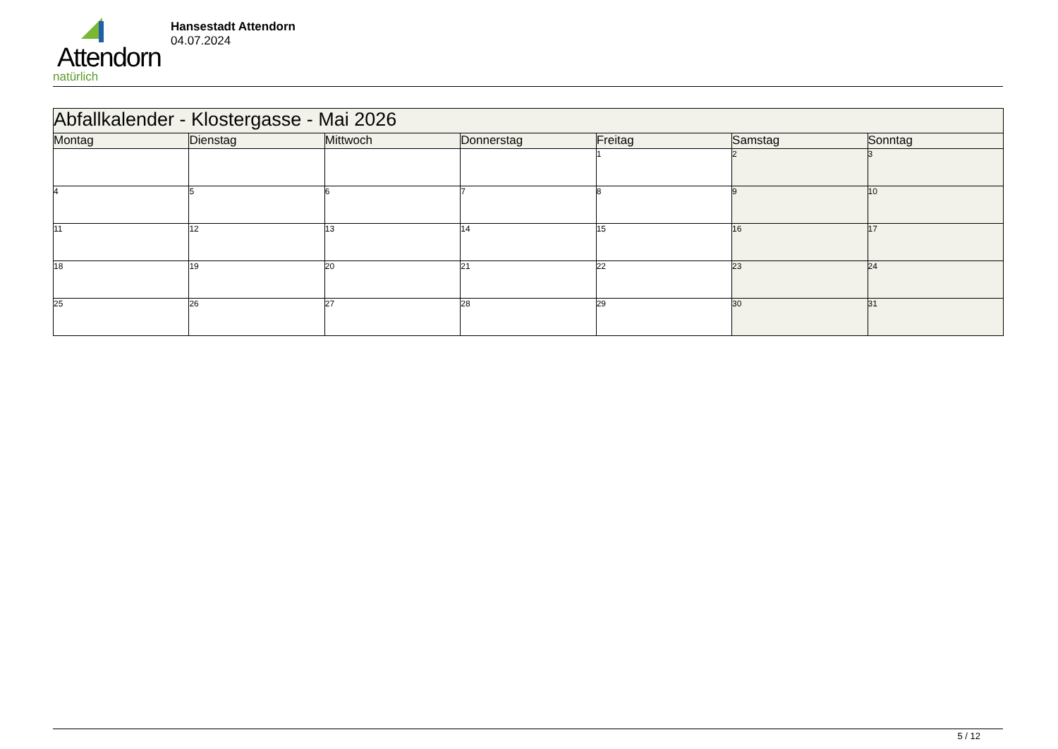Attendorn
natürlich
Hansestadt Attendorn
04.07.2024
| Abfallkalender - Klostergasse - Mai 2026 | | | | | | |
| Montag | Dienstag | Mittwoch | Donnerstag | Freitag | Samstag | Sonntag |
| | | | | 1 | 2 | 3 |
| 4 | 5 | 6 | 7 | 8 | 9 | 10 |
| 11 | 12 | 13 | 14 | 15 | 16 | 17 |
| 18 | 19 | 20 | 21 | 22 | 23 | 24 |
| 25 | 26 | 27 | 28 | 29 | 30 | 31 |
5 / 12